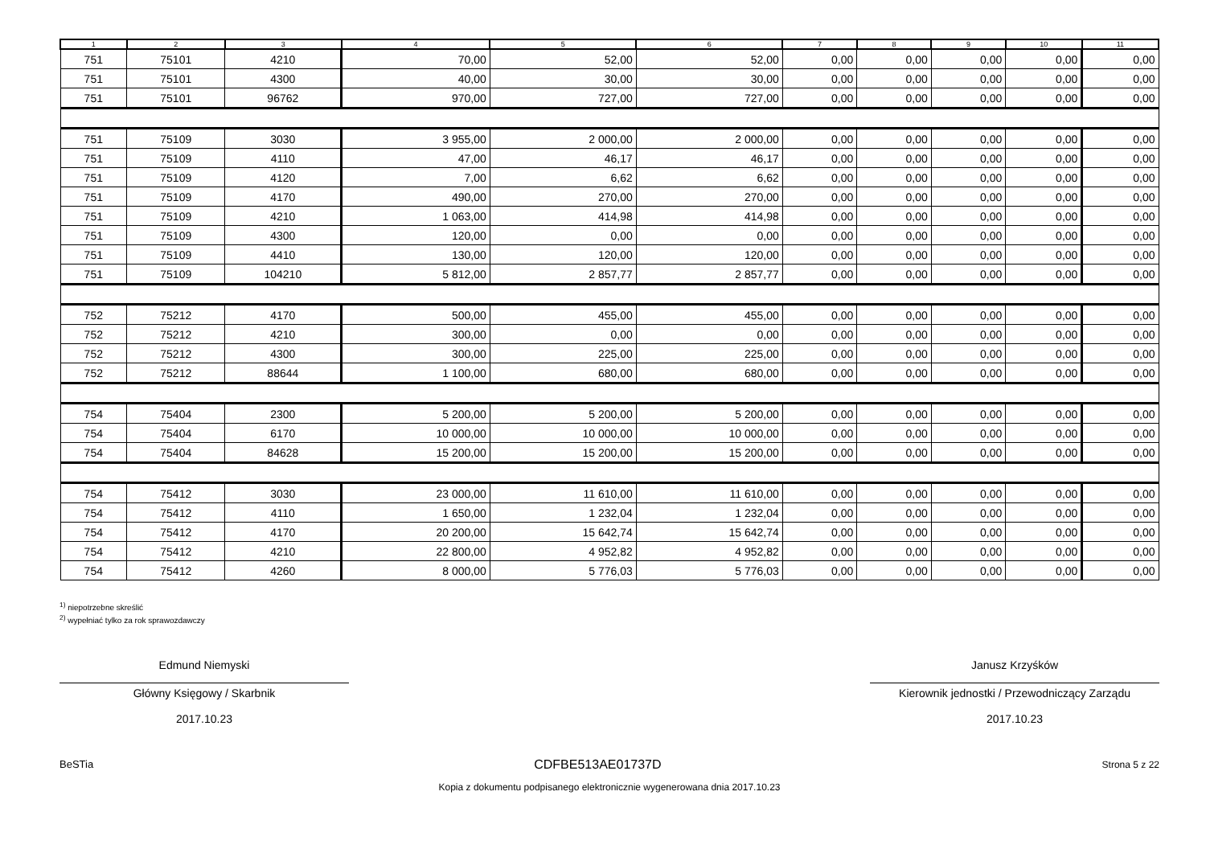| 1 | 2 | 3 | 4 | 5 | 6 | 7 | 8 | 9 | 10 | 11 |
| --- | --- | --- | --- | --- | --- | --- | --- | --- | --- | --- |
| 751 | 75101 | 4210 | 70,00 | 52,00 | 52,00 | 0,00 | 0,00 | 0,00 | 0,00 | 0,00 |
| 751 | 75101 | 4300 | 40,00 | 30,00 | 30,00 | 0,00 | 0,00 | 0,00 | 0,00 | 0,00 |
| 751 | 75101 | 96762 | 970,00 | 727,00 | 727,00 | 0,00 | 0,00 | 0,00 | 0,00 | 0,00 |
| 751 | 75109 | 3030 | 3 955,00 | 2 000,00 | 2 000,00 | 0,00 | 0,00 | 0,00 | 0,00 | 0,00 |
| 751 | 75109 | 4110 | 47,00 | 46,17 | 46,17 | 0,00 | 0,00 | 0,00 | 0,00 | 0,00 |
| 751 | 75109 | 4120 | 7,00 | 6,62 | 6,62 | 0,00 | 0,00 | 0,00 | 0,00 | 0,00 |
| 751 | 75109 | 4170 | 490,00 | 270,00 | 270,00 | 0,00 | 0,00 | 0,00 | 0,00 | 0,00 |
| 751 | 75109 | 4210 | 1 063,00 | 414,98 | 414,98 | 0,00 | 0,00 | 0,00 | 0,00 | 0,00 |
| 751 | 75109 | 4300 | 120,00 | 0,00 | 0,00 | 0,00 | 0,00 | 0,00 | 0,00 | 0,00 |
| 751 | 75109 | 4410 | 130,00 | 120,00 | 120,00 | 0,00 | 0,00 | 0,00 | 0,00 | 0,00 |
| 751 | 75109 | 104210 | 5 812,00 | 2 857,77 | 2 857,77 | 0,00 | 0,00 | 0,00 | 0,00 | 0,00 |
| 752 | 75212 | 4170 | 500,00 | 455,00 | 455,00 | 0,00 | 0,00 | 0,00 | 0,00 | 0,00 |
| 752 | 75212 | 4210 | 300,00 | 0,00 | 0,00 | 0,00 | 0,00 | 0,00 | 0,00 | 0,00 |
| 752 | 75212 | 4300 | 300,00 | 225,00 | 225,00 | 0,00 | 0,00 | 0,00 | 0,00 | 0,00 |
| 752 | 75212 | 88644 | 1 100,00 | 680,00 | 680,00 | 0,00 | 0,00 | 0,00 | 0,00 | 0,00 |
| 754 | 75404 | 2300 | 5 200,00 | 5 200,00 | 5 200,00 | 0,00 | 0,00 | 0,00 | 0,00 | 0,00 |
| 754 | 75404 | 6170 | 10 000,00 | 10 000,00 | 10 000,00 | 0,00 | 0,00 | 0,00 | 0,00 | 0,00 |
| 754 | 75404 | 84628 | 15 200,00 | 15 200,00 | 15 200,00 | 0,00 | 0,00 | 0,00 | 0,00 | 0,00 |
| 754 | 75412 | 3030 | 23 000,00 | 11 610,00 | 11 610,00 | 0,00 | 0,00 | 0,00 | 0,00 | 0,00 |
| 754 | 75412 | 4110 | 1 650,00 | 1 232,04 | 1 232,04 | 0,00 | 0,00 | 0,00 | 0,00 | 0,00 |
| 754 | 75412 | 4170 | 20 200,00 | 15 642,74 | 15 642,74 | 0,00 | 0,00 | 0,00 | 0,00 | 0,00 |
| 754 | 75412 | 4210 | 22 800,00 | 4 952,82 | 4 952,82 | 0,00 | 0,00 | 0,00 | 0,00 | 0,00 |
| 754 | 75412 | 4260 | 8 000,00 | 5 776,03 | 5 776,03 | 0,00 | 0,00 | 0,00 | 0,00 | 0,00 |
<sup>1)</sup> niepotrzebne skreślić
<sup>2)</sup> wypełniać tylko za rok sprawozdawczy
Edmund Niemyski
Główny Księgowy / Skarbnik
2017.10.23
Janusz Krzyśków
Kierownik jednostki / Przewodniczący Zarządu
2017.10.23
BeSTia CDFBE513AE01737D Strona 5 z 22
Kopia z dokumentu podpisanego elektronicznie wygenerowana dnia 2017.10.23